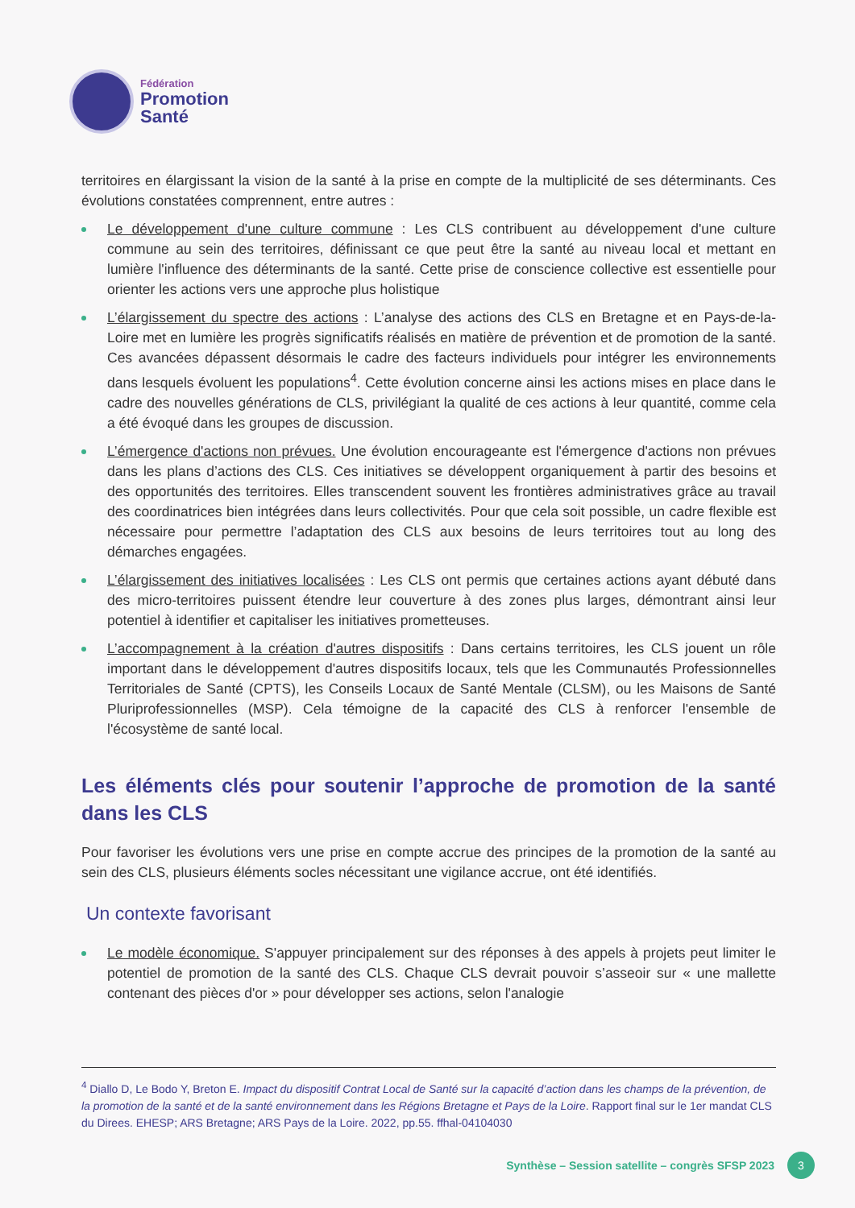Fédération
Promotion
Santé
territoires en élargissant la vision de la santé à la prise en compte de la multiplicité de ses déterminants. Ces évolutions constatées comprennent, entre autres :
Le développement d'une culture commune : Les CLS contribuent au développement d'une culture commune au sein des territoires, définissant ce que peut être la santé au niveau local et mettant en lumière l'influence des déterminants de la santé. Cette prise de conscience collective est essentielle pour orienter les actions vers une approche plus holistique
L’élargissement du spectre des actions : L’analyse des actions des CLS en Bretagne et en Pays-de-la-Loire met en lumière les progrès significatifs réalisés en matière de prévention et de promotion de la santé. Ces avancées dépassent désormais le cadre des facteurs individuels pour intégrer les environnements dans lesquels évoluent les populations<sup>4</sup>. Cette évolution concerne ainsi les actions mises en place dans le cadre des nouvelles générations de CLS, privilégiant la qualité de ces actions à leur quantité, comme cela a été évoqué dans les groupes de discussion.
L’émergence d'actions non prévues. Une évolution encourageante est l'émergence d'actions non prévues dans les plans d’actions des CLS. Ces initiatives se développent organiquement à partir des besoins et des opportunités des territoires. Elles transcendent souvent les frontières administratives grâce au travail des coordinatrices bien intégrées dans leurs collectivités. Pour que cela soit possible, un cadre flexible est nécessaire pour permettre l’adaptation des CLS aux besoins de leurs territoires tout au long des démarches engagées.
L’élargissement des initiatives localisées : Les CLS ont permis que certaines actions ayant débuté dans des micro-territoires puissent étendre leur couverture à des zones plus larges, démontrant ainsi leur potentiel à identifier et capitaliser les initiatives prometteuses.
L’accompagnement à la création d'autres dispositifs : Dans certains territoires, les CLS jouent un rôle important dans le développement d'autres dispositifs locaux, tels que les Communautés Professionnelles Territoriales de Santé (CPTS), les Conseils Locaux de Santé Mentale (CLSM), ou les Maisons de Santé Pluriprofessionnelles (MSP). Cela témoigne de la capacité des CLS à renforcer l'ensemble de l'écosystème de santé local.
Les éléments clés pour soutenir l’approche de promotion de la santé dans les CLS
Pour favoriser les évolutions vers une prise en compte accrue des principes de la promotion de la santé au sein des CLS, plusieurs éléments socles nécessitant une vigilance accrue, ont été identifiés.
Un contexte favorisant
Le modèle économique. S'appuyer principalement sur des réponses à des appels à projets peut limiter le potentiel de promotion de la santé des CLS. Chaque CLS devrait pouvoir s’asseoir sur « une mallette contenant des pièces d'or » pour développer ses actions, selon l'analogie
<sup>4</sup> Diallo D, Le Bodo Y, Breton E. Impact du dispositif Contrat Local de Santé sur la capacité d’action dans les champs de la prévention, de la promotion de la santé et de la santé environnement dans les Régions Bretagne et Pays de la Loire. Rapport final sur le 1er mandat CLS du Direes. EHESP; ARS Bretagne; ARS Pays de la Loire. 2022, pp.55. ffhal-04104030
Synthèse – Session satellite – congrès SFSP 2023 3